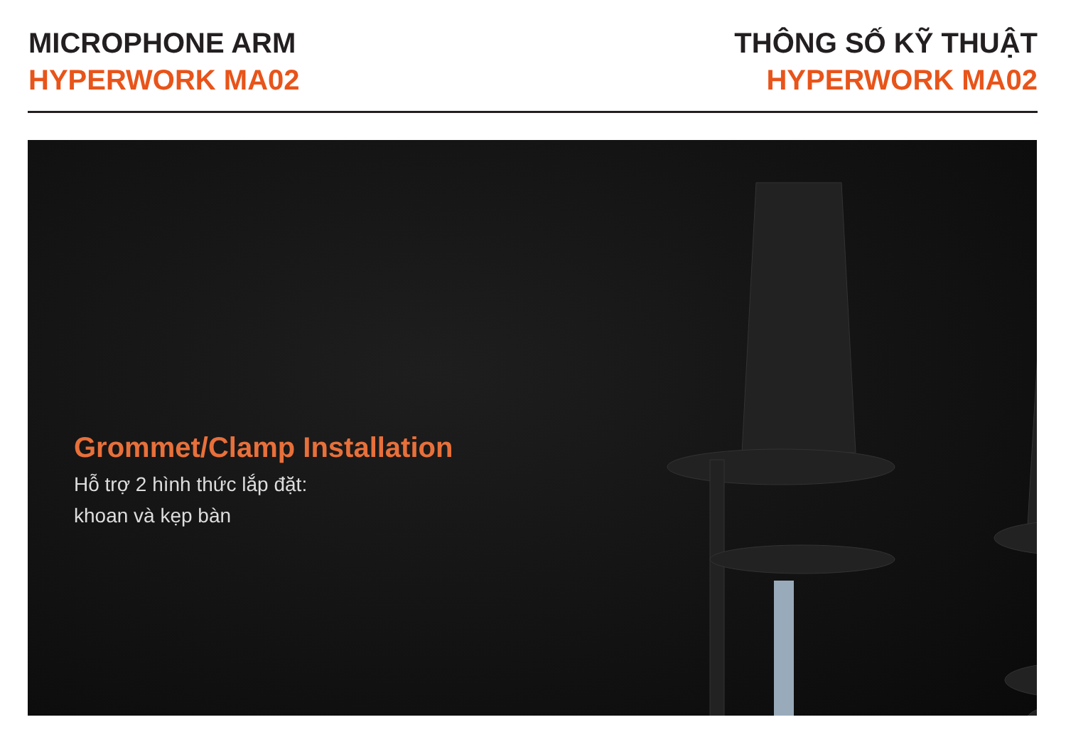MICROPHONE ARM
HYPERWORK MA02
THÔNG SỐ KỸ THUẬT
HYPERWORK MA02
Grommet/Clamp Installation
Hỗ trợ 2 hình thức lắp đặt:
khoan và kẹp bàn